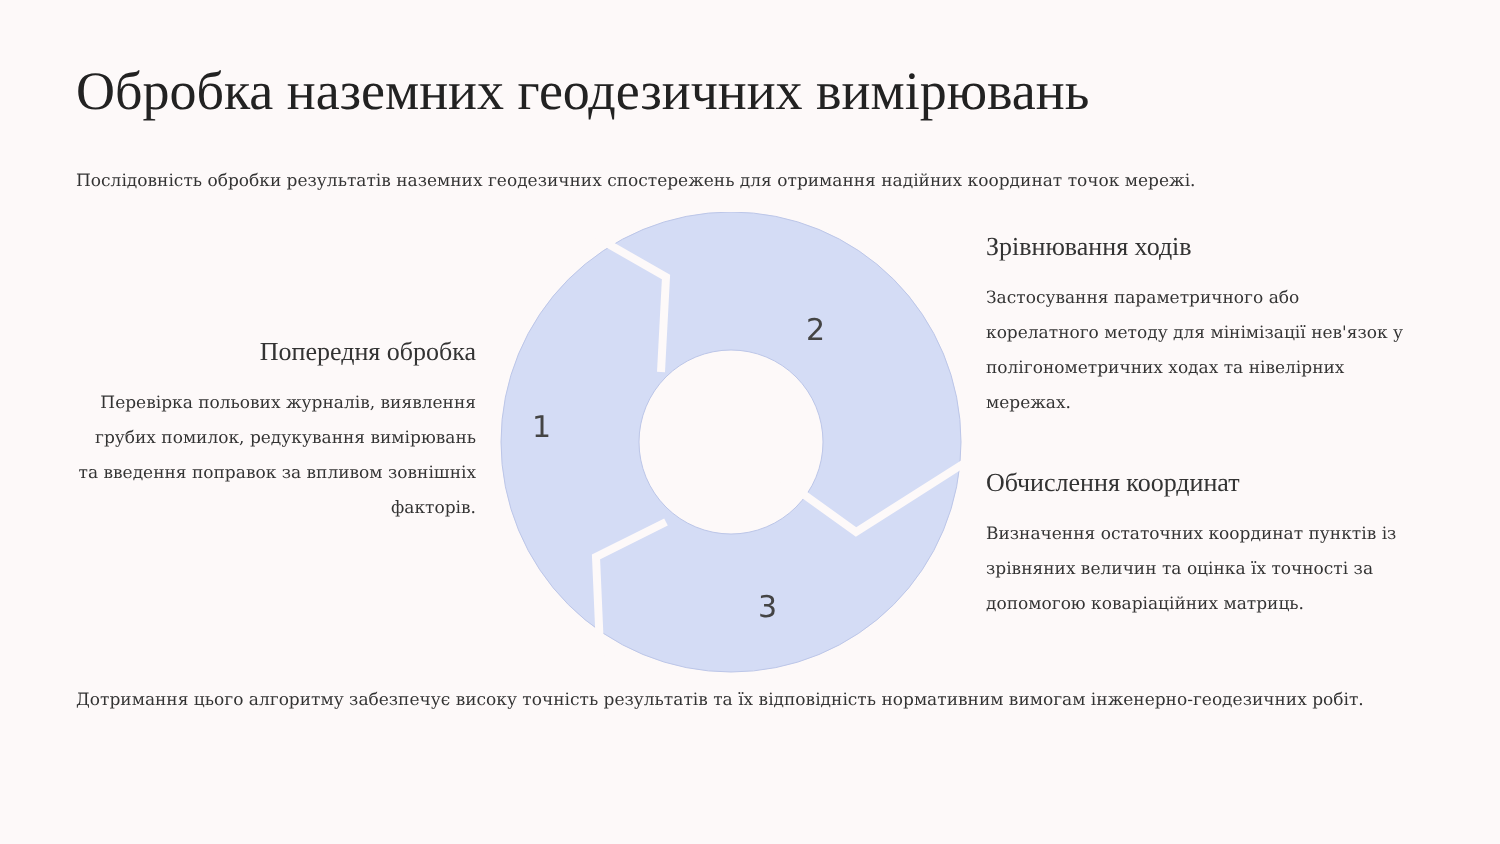Обробка наземних геодезичних вимірювань
Послідовність обробки результатів наземних геодезичних спостережень для отримання надійних координат точок мережі.
Попередня обробка
Перевірка польових журналів, виявлення грубих помилок, редукування вимірювань та введення поправок за впливом зовнішніх факторів.
2
1
3
Зрівнювання ходів
Застосування параметричного або корелатного методу для мінімізації нев'язок у полігонометричних ходах та нівелірних мережах.
Обчислення координат
Визначення остаточних координат пунктів із зрівняних величин та оцінка їх точності за допомогою коваріаційних матриць.
Дотримання цього алгоритму забезпечує високу точність результатів та їх відповідність нормативним вимогам інженерно-геодезичних робіт.